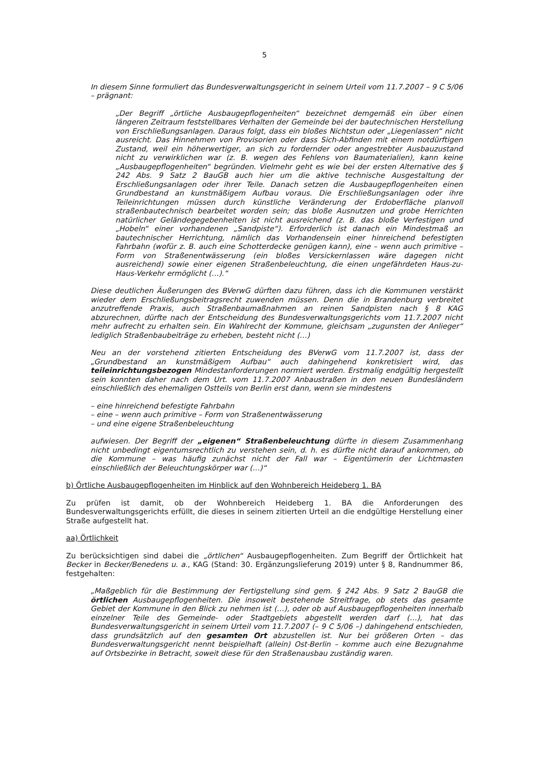5
In diesem Sinne formuliert das Bundesverwaltungsgericht in seinem Urteil vom 11.7.2007 – 9 C 5/06 – prägnant:
„Der Begriff „örtliche Ausbaugepflogenheiten“ bezeichnet demgemäß ein über einen längeren Zeitraum feststellbares Verhalten der Gemeinde bei der bautechnischen Herstellung von Erschließungsanlagen. Daraus folgt, dass ein bloßes Nichtstun oder „Liegenlassen“ nicht ausreicht. Das Hinnehmen von Provisorien oder dass Sich-Abfinden mit einem notdürftigen Zustand, weil ein höherwertiger, an sich zu fordernder oder angestrebter Ausbauzustand nicht zu verwirklichen war (z. B. wegen des Fehlens von Baumaterialien), kann keine „Ausbaugepflogenheiten“ begründen. Vielmehr geht es wie bei der ersten Alternative des § 242 Abs. 9 Satz 2 BauGB auch hier um die aktive technische Ausgestaltung der Erschließungsanlagen oder ihrer Teile. Danach setzen die Ausbaugepflogenheiten einen Grundbestand an kunstmäßigem Aufbau voraus. Die Erschließungsanlagen oder ihre Teileinrichtungen müssen durch künstliche Veränderung der Erdoberfläche planvoll straßenbautechnisch bearbeitet worden sein; das bloße Ausnutzen und grobe Herrichten natürlicher Geländegegebenheiten ist nicht ausreichend (z. B. das bloße Verfestigen und „Hobeln“ einer vorhandenen „Sandpiste“). Erforderlich ist danach ein Mindestmaß an bautechnischer Herrichtung, nämlich das Vorhandensein einer hinreichend befestigten Fahrbahn (wofür z. B. auch eine Schotterdecke genügen kann), eine – wenn auch primitive – Form von Straßenentwässerung (ein bloßes Versickernlassen wäre dagegen nicht ausreichend) sowie einer eigenen Straßenbeleuchtung, die einen ungefährdeten Haus-zu-Haus-Verkehr ermöglicht (…).“
Diese deutlichen Äußerungen des BVerwG dürften dazu führen, dass ich die Kommunen verstärkt wieder dem Erschließungsbeitragsrecht zuwenden müssen. Denn die in Brandenburg verbreitet anzutreffende Praxis, auch Straßenbaumaßnahmen an reinen Sandpisten nach § 8 KAG abzurechnen, dürfte nach der Entscheidung des Bundesverwaltungsgerichts vom 11.7.2007 nicht mehr aufrecht zu erhalten sein. Ein Wahlrecht der Kommune, gleichsam „zugunsten der Anlieger“ lediglich Straßenbaubeiträge zu erheben, besteht nicht (…)
Neu an der vorstehend zitierten Entscheidung des BVerwG vom 11.7.2007 ist, dass der „Grundbestand an kunstmäßigem Aufbau“ auch dahingehend konkretisiert wird, das teileinrichtungsbezogen Mindestanforderungen normiert werden. Erstmalig endgültig hergestellt sein konnten daher nach dem Urt. vom 11.7.2007 Anbaustraßen in den neuen Bundesländern einschließlich des ehemaligen Ostteils von Berlin erst dann, wenn sie mindestens
– eine hinreichend befestigte Fahrbahn
– eine – wenn auch primitive – Form von Straßenentwässerung
– und eine eigene Straßenbeleuchtung
aufwiesen. Der Begriff der „eigenen“ Straßenbeleuchtung dürfte in diesem Zusammenhang nicht unbedingt eigentumsrechtlich zu verstehen sein, d. h. es dürfte nicht darauf ankommen, ob die Kommune – was häufig zunächst nicht der Fall war – Eigentümerin der Lichtmasten einschließlich der Beleuchtungskörper war (…)“
b) Örtliche Ausbaugepflogenheiten im Hinblick auf den Wohnbereich Heideberg 1. BA
Zu prüfen ist damit, ob der Wohnbereich Heideberg 1. BA die Anforderungen des Bundesverwaltungsgerichts erfüllt, die dieses in seinem zitierten Urteil an die endgültige Herstellung einer Straße aufgestellt hat.
aa) Örtlichkeit
Zu berücksichtigen sind dabei die „örtlichen“ Ausbaugepflogenheiten. Zum Begriff der Örtlichkeit hat Becker in Becker/Benedens u. a., KAG (Stand: 30. Ergänzungslieferung 2019) unter § 8, Randnummer 86, festgehalten:
„Maßgeblich für die Bestimmung der Fertigstellung sind gem. § 242 Abs. 9 Satz 2 BauGB die örtlichen Ausbaugepflogenheiten. Die insoweit bestehende Streitfrage, ob stets das gesamte Gebiet der Kommune in den Blick zu nehmen ist (…), oder ob auf Ausbaugepflogenheiten innerhalb einzelner Teile des Gemeinde- oder Stadtgebiets abgestellt werden darf (…), hat das Bundesverwaltungsgericht in seinem Urteil vom 11.7.2007 (– 9 C 5/06 –) dahingehend entschieden, dass grundsätzlich auf den gesamten Ort abzustellen ist. Nur bei größeren Orten – das Bundesverwaltungsgericht nennt beispielhaft (allein) Ost-Berlin – komme auch eine Bezugnahme auf Ortsbezirke in Betracht, soweit diese für den Straßenausbau zuständig waren.